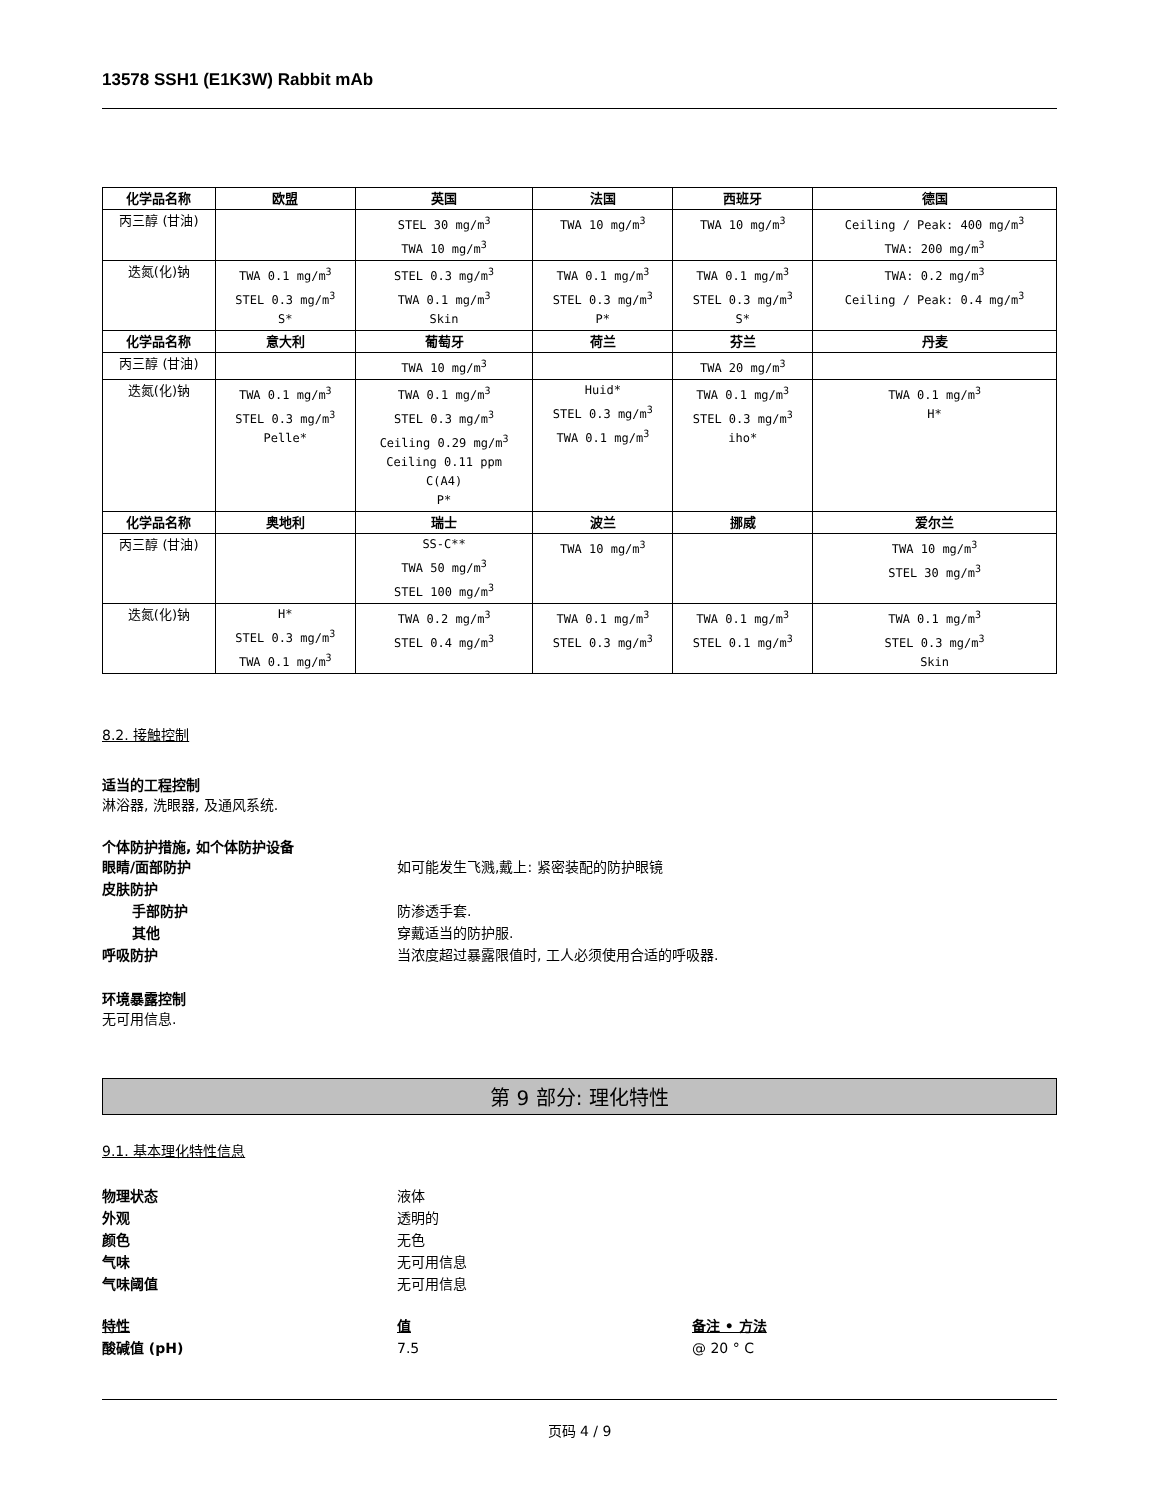13578 SSH1 (E1K3W) Rabbit mAb
| 化学品名称 | 欧盟 | 英国 | 法国 | 西班牙 | 德国 |
| --- | --- | --- | --- | --- | --- |
| 丙三醇 (甘油) | | STEL 30 mg/m<sup>3</sup> TWA 10 mg/m<sup>3</sup> | TWA 10 mg/m<sup>3</sup> | TWA 10 mg/m<sup>3</sup> | Ceiling / Peak: 400 mg/m<sup>3</sup> TWA: 200 mg/m<sup>3</sup> |
| 迭氮(化)钠 | TWA 0.1 mg/m<sup>3</sup> STEL 0.3 mg/m<sup>3</sup> S* | STEL 0.3 mg/m<sup>3</sup> TWA 0.1 mg/m<sup>3</sup> Skin | TWA 0.1 mg/m<sup>3</sup> STEL 0.3 mg/m<sup>3</sup> P* | TWA 0.1 mg/m<sup>3</sup> STEL 0.3 mg/m<sup>3</sup> S* | TWA: 0.2 mg/m<sup>3</sup> Ceiling / Peak: 0.4 mg/m<sup>3</sup> |
| 化学品名称 | 意大利 | 葡萄牙 | 荷兰 | 芬兰 | 丹麦 |
| 丙三醇 (甘油) | | TWA 10 mg/m<sup>3</sup> | | TWA 20 mg/m<sup>3</sup> | |
| 迭氮(化)钠 | TWA 0.1 mg/m<sup>3</sup> STEL 0.3 mg/m<sup>3</sup> Pelle* | TWA 0.1 mg/m<sup>3</sup> STEL 0.3 mg/m<sup>3</sup> Ceiling 0.29 mg/m<sup>3</sup> Ceiling 0.11 ppm C(A4) P* | Huid* STEL 0.3 mg/m<sup>3</sup> TWA 0.1 mg/m<sup>3</sup> | TWA 0.1 mg/m<sup>3</sup> STEL 0.3 mg/m<sup>3</sup> iho* | TWA 0.1 mg/m<sup>3</sup> H* |
| 化学品名称 | 奥地利 | 瑞士 | 波兰 | 挪威 | 爱尔兰 |
| 丙三醇 (甘油) | | SS-C** TWA 50 mg/m<sup>3</sup> STEL 100 mg/m<sup>3</sup> | TWA 10 mg/m<sup>3</sup> | | TWA 10 mg/m<sup>3</sup> STEL 30 mg/m<sup>3</sup> |
| 迭氮(化)钠 | H* STEL 0.3 mg/m<sup>3</sup> TWA 0.1 mg/m<sup>3</sup> | TWA 0.2 mg/m<sup>3</sup> STEL 0.4 mg/m<sup>3</sup> | TWA 0.1 mg/m<sup>3</sup> STEL 0.3 mg/m<sup>3</sup> | TWA 0.1 mg/m<sup>3</sup> STEL 0.1 mg/m<sup>3</sup> | TWA 0.1 mg/m<sup>3</sup> STEL 0.3 mg/m<sup>3</sup> Skin |
8.2. 接触控制
适当的工程控制
淋浴器, 洗眼器, 及通风系统.
个体防护措施, 如个体防护设备
眼睛/面部防护 如可能发生飞溅,戴上: 紧密装配的防护眼镜
皮肤防护
手部防护 防渗透手套.
其他 穿戴适当的防护服.
呼吸防护 当浓度超过暴露限值时, 工人必须使用合适的呼吸器.
环境暴露控制
无可用信息.
第 9 部分: 理化特性
9.1. 基本理化特性信息
物理状态 液体
外观 透明的
颜色 无色
气味 无可用信息
气味阈值 无可用信息
特性 值 备注 • 方法
酸碱值 (pH) 7.5 @ 20 ° C
页码 4 / 9